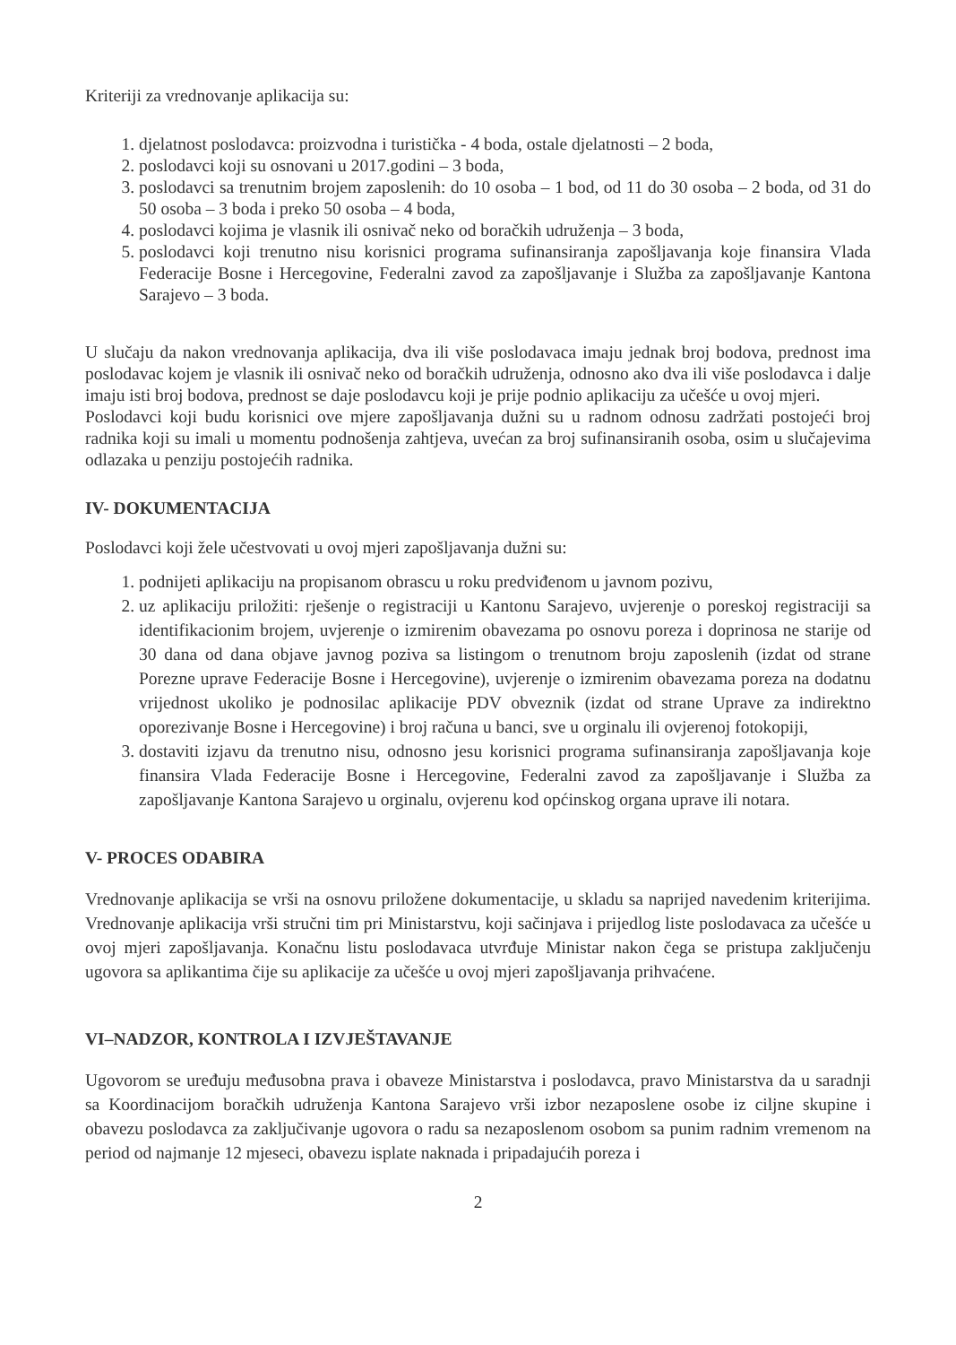Kriteriji za vrednovanje aplikacija su:
1. djelatnost poslodavca: proizvodna i turistička - 4 boda, ostale djelatnosti – 2 boda,
2. poslodavci koji su osnovani u 2017.godini – 3 boda,
3. poslodavci sa trenutnim brojem zaposlenih: do 10 osoba – 1 bod, od 11 do 30 osoba – 2 boda, od 31 do 50 osoba – 3 boda i preko 50 osoba – 4 boda,
4. poslodavci kojima je vlasnik ili osnivač neko od boračkih udruženja – 3 boda,
5. poslodavci koji trenutno nisu korisnici programa sufinansiranja zapošljavanja koje finansira Vlada Federacije Bosne i Hercegovine, Federalni zavod za zapošljavanje i Služba za zapošljavanje Kantona Sarajevo – 3 boda.
U slučaju da nakon vrednovanja aplikacija, dva ili više poslodavaca imaju jednak broj bodova, prednost ima poslodavac kojem je vlasnik ili osnivač neko od boračkih udruženja, odnosno ako dva ili više poslodavca i dalje imaju isti broj bodova, prednost se daje poslodavcu koji je prije podnio aplikaciju za učešće u ovoj mjeri.
Poslodavci koji budu korisnici ove mjere zapošljavanja dužni su u radnom odnosu zadržati postojeći broj radnika koji su imali u momentu podnošenja zahtjeva, uvećan za broj sufinansiranih osoba, osim u slučajevima odlazaka u penziju postojećih radnika.
IV- DOKUMENTACIJA
Poslodavci koji žele učestvovati u ovoj mjeri zapošljavanja dužni su:
1. podnijeti aplikaciju na propisanom obrascu u roku predviđenom u javnom pozivu,
2. uz aplikaciju priložiti: rješenje o registraciji u Kantonu Sarajevo, uvjerenje o poreskoj registraciji sa identifikacionim brojem, uvjerenje o izmirenim obavezama po osnovu poreza i doprinosa ne starije od 30 dana od dana objave javnog poziva sa listingom o trenutnom broju zaposlenih (izdat od strane Porezne uprave Federacije Bosne i Hercegovine), uvjerenje o izmirenim obavezama poreza na dodatnu vrijednost ukoliko je podnosilac aplikacije PDV obveznik (izdat od strane Uprave za indirektno oporezivanje Bosne i Hercegovine) i broj računa u banci, sve u orginalu ili ovjerenoj fotokopiji,
3. dostaviti izjavu da trenutno nisu, odnosno jesu korisnici programa sufinansiranja zapošljavanja koje finansira Vlada Federacije Bosne i Hercegovine, Federalni zavod za zapošljavanje i Služba za zapošljavanje Kantona Sarajevo u orginalu, ovjerenu kod općinskog organa uprave ili notara.
V- PROCES ODABIRA
Vrednovanje aplikacija se vrši na osnovu priložene dokumentacije, u skladu sa naprijed navedenim kriterijima. Vrednovanje aplikacija vrši stručni tim pri Ministarstvu, koji sačinjava i prijedlog liste poslodavaca za učešće u ovoj mjeri zapošljavanja. Konačnu listu poslodavaca utvrđuje Ministar nakon čega se pristupa zaključenju ugovora sa aplikantima čije su aplikacije za učešće u ovoj mjeri zapošljavanja prihvaćene.
VI–NADZOR, KONTROLA I IZVJEŠTAVANJE
Ugovorom se uređuju međusobna prava i obaveze Ministarstva i poslodavca, pravo Ministarstva da u saradnji sa Koordinacijom boračkih udruženja Kantona Sarajevo vrši izbor nezaposlene osobe iz ciljne skupine i obavezu poslodavca za zaključivanje ugovora o radu sa nezaposlenom osobom sa punim radnim vremenom na period od najmanje 12 mjeseci, obavezu isplate naknada i pripadajućih poreza i
2